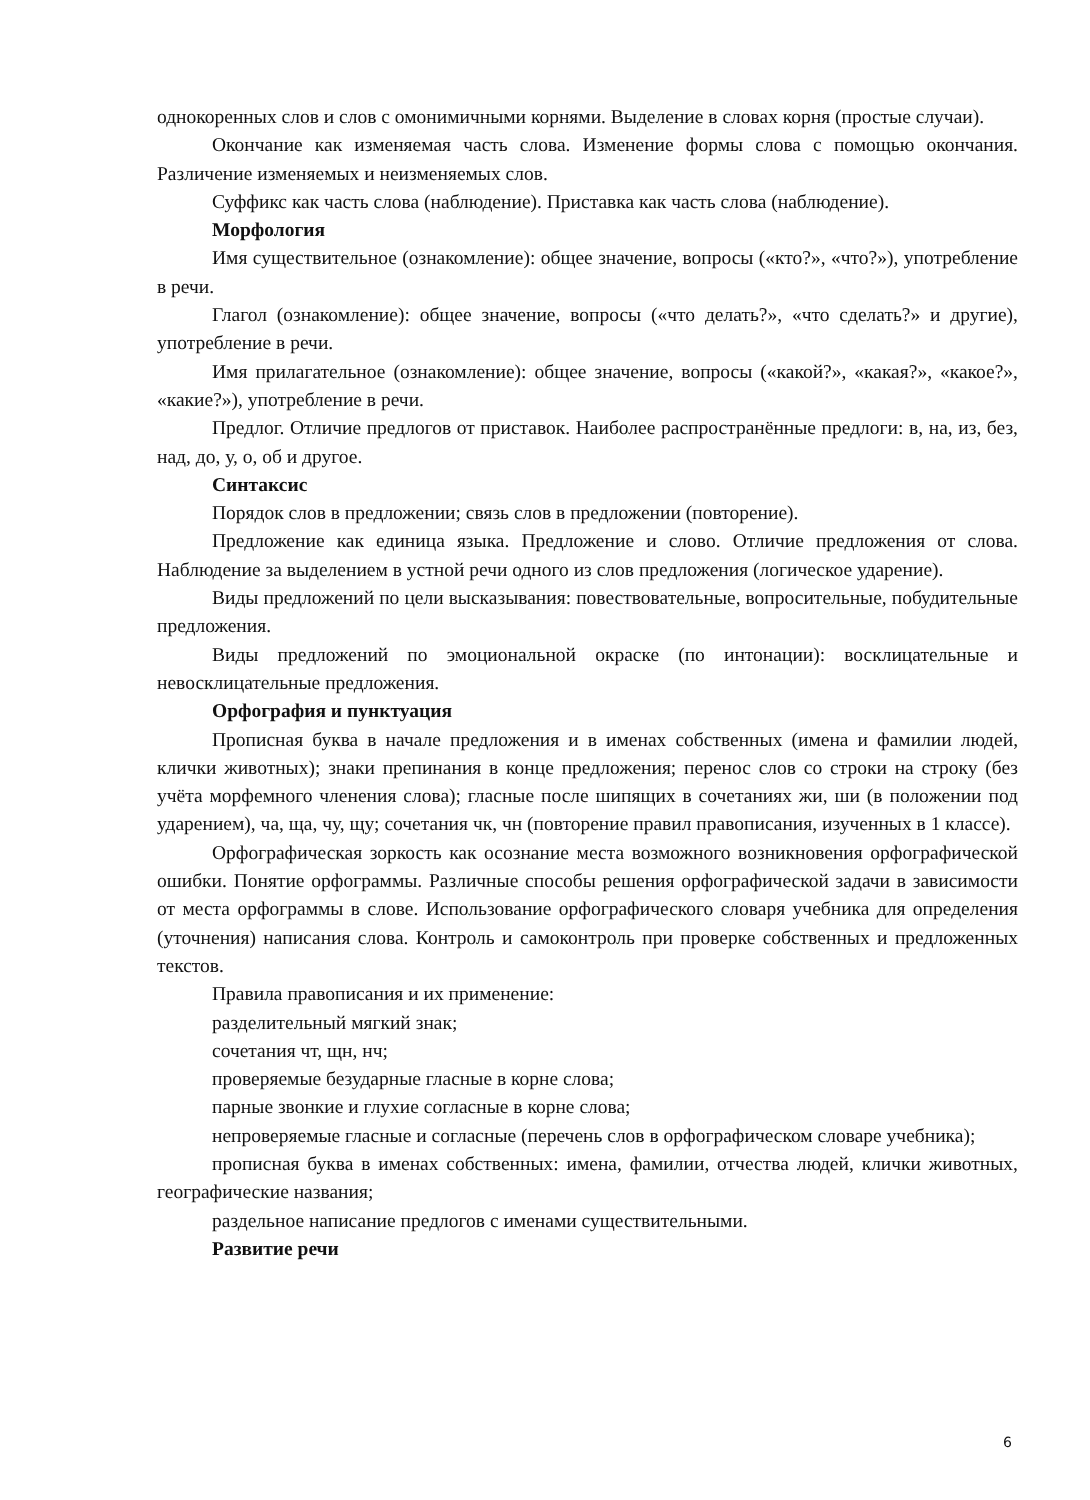однокоренных слов и слов с омонимичными корнями. Выделение в словах корня (простые случаи).
Окончание как изменяемая часть слова. Изменение формы слова с помощью окончания. Различение изменяемых и неизменяемых слов.
Суффикс как часть слова (наблюдение). Приставка как часть слова (наблюдение).
Морфология
Имя существительное (ознакомление): общее значение, вопросы («кто?», «что?»), употребление в речи.
Глагол (ознакомление): общее значение, вопросы («что делать?», «что сделать?» и другие), употребление в речи.
Имя прилагательное (ознакомление): общее значение, вопросы («какой?», «какая?», «какое?», «какие?»), употребление в речи.
Предлог. Отличие предлогов от приставок. Наиболее распространённые предлоги: в, на, из, без, над, до, у, о, об и другое.
Синтаксис
Порядок слов в предложении; связь слов в предложении (повторение).
Предложение как единица языка. Предложение и слово. Отличие предложения от слова. Наблюдение за выделением в устной речи одного из слов предложения (логическое ударение).
Виды предложений по цели высказывания: повествовательные, вопросительные, побудительные предложения.
Виды предложений по эмоциональной окраске (по интонации): восклицательные и невосклицательные предложения.
Орфография и пунктуация
Прописная буква в начале предложения и в именах собственных (имена и фамилии людей, клички животных); знаки препинания в конце предложения; перенос слов со строки на строку (без учёта морфемного членения слова); гласные после шипящих в сочетаниях жи, ши (в положении под ударением), ча, ща, чу, щу; сочетания чк, чн (повторение правил правописания, изученных в 1 классе).
Орфографическая зоркость как осознание места возможного возникновения орфографической ошибки. Понятие орфограммы. Различные способы решения орфографической задачи в зависимости от места орфограммы в слове. Использование орфографического словаря учебника для определения (уточнения) написания слова. Контроль и самоконтроль при проверке собственных и предложенных текстов.
Правила правописания и их применение:
разделительный мягкий знак;
сочетания чт, щн, нч;
проверяемые безударные гласные в корне слова;
парные звонкие и глухие согласные в корне слова;
непроверяемые гласные и согласные (перечень слов в орфографическом словаре учебника);
прописная буква в именах собственных: имена, фамилии, отчества людей, клички животных, географические названия;
раздельное написание предлогов с именами существительными.
Развитие речи
6